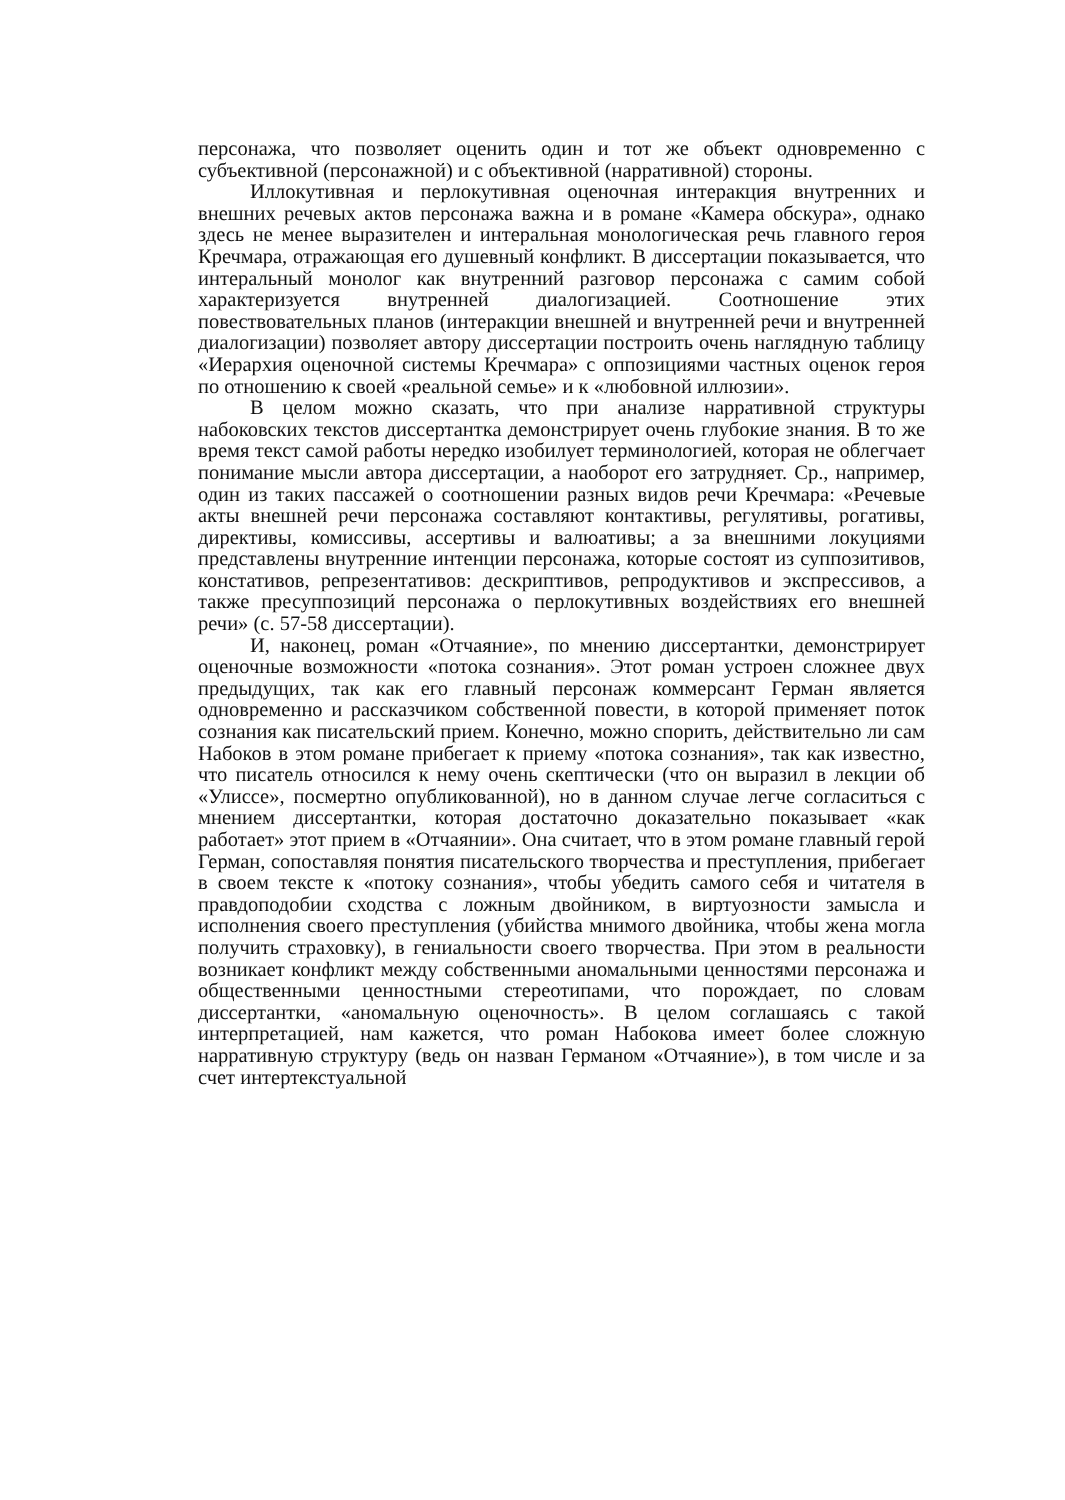персонажа, что позволяет оценить один и тот же объект одновременно с субъективной (персонажной) и с объективной (нарративной) стороны.
Иллокутивная и перлокутивная оценочная интеракция внутренних и внешних речевых актов персонажа важна и в романе «Камера обскура», однако здесь не менее выразителен и интеральная монологическая речь главного героя Кречмара, отражающая его душевный конфликт. В диссертации показывается, что интеральный монолог как внутренний разговор персонажа с самим собой характеризуется внутренней диалогизацией. Соотношение этих повествовательных планов (интеракции внешней и внутренней речи и внутренней диалогизации) позволяет автору диссертации построить очень наглядную таблицу «Иерархия оценочной системы Кречмара» с оппозициями частных оценок героя по отношению к своей «реальной семье» и к «любовной иллюзии».
В целом можно сказать, что при анализе нарративной структуры набоковских текстов диссертантка демонстрирует очень глубокие знания. В то же время текст самой работы нередко изобилует терминологией, которая не облегчает понимание мысли автора диссертации, а наоборот его затрудняет. Ср., например, один из таких пассажей о соотношении разных видов речи Кречмара: «Речевые акты внешней речи персонажа составляют контактивы, регулятивы, рогативы, директивы, комиссивы, ассертивы и валюативы; а за внешними локуциями представлены внутренние интенции персонажа, которые состоят из суппозитивов, констативов, репрезентативов: дескриптивов, репродуктивов и экспрессивов, а также пресуппозиций персонажа о перлокутивных воздействиях его внешней речи» (с. 57-58 диссертации).
И, наконец, роман «Отчаяние», по мнению диссертантки, демонстрирует оценочные возможности «потока сознания». Этот роман устроен сложнее двух предыдущих, так как его главный персонаж коммерсант Герман является одновременно и рассказчиком собственной повести, в которой применяет поток сознания как писательский прием. Конечно, можно спорить, действительно ли сам Набоков в этом романе прибегает к приему «потока сознания», так как известно, что писатель относился к нему очень скептически (что он выразил в лекции об «Улиссе», посмертно опубликованной), но в данном случае легче согласиться с мнением диссертантки, которая достаточно доказательно показывает «как работает» этот прием в «Отчаянии». Она считает, что в этом романе главный герой Герман, сопоставляя понятия писательского творчества и преступления, прибегает в своем тексте к «потоку сознания», чтобы убедить самого себя и читателя в правдоподобии сходства с ложным двойником, в виртуозности замысла и исполнения своего преступления (убийства мнимого двойника, чтобы жена могла получить страховку), в гениальности своего творчества. При этом в реальности возникает конфликт между собственными аномальными ценностями персонажа и общественными ценностными стереотипами, что порождает, по словам диссертантки, «аномальную оценочность». В целом соглашаясь с такой интерпретацией, нам кажется, что роман Набокова имеет более сложную нарративную структуру (ведь он назван Германом «Отчаяние»), в том числе и за счет интертекстуальной